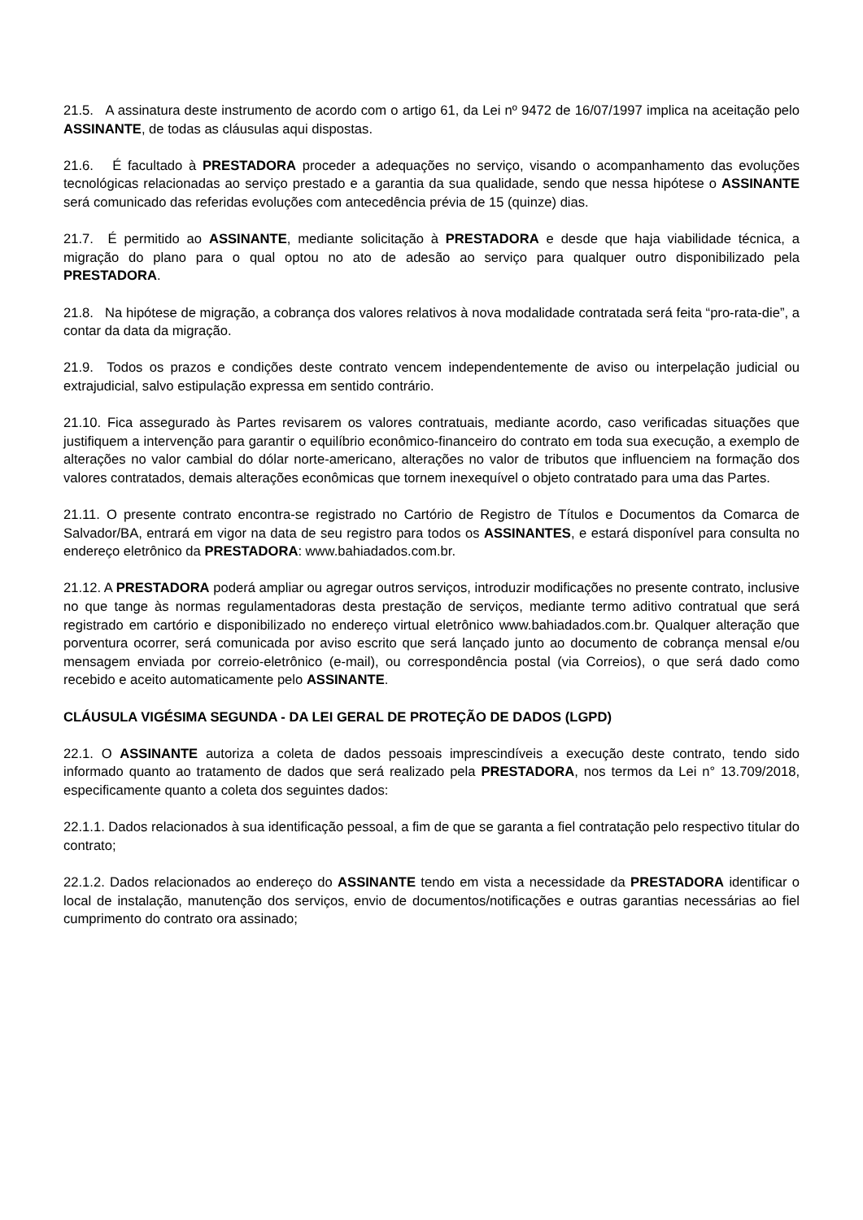21.5. A assinatura deste instrumento de acordo com o artigo 61, da Lei nº 9472 de 16/07/1997 implica na aceitação pelo ASSINANTE, de todas as cláusulas aqui dispostas.
21.6. É facultado à PRESTADORA proceder a adequações no serviço, visando o acompanhamento das evoluções tecnológicas relacionadas ao serviço prestado e a garantia da sua qualidade, sendo que nessa hipótese o ASSINANTE será comunicado das referidas evoluções com antecedência prévia de 15 (quinze) dias.
21.7. É permitido ao ASSINANTE, mediante solicitação à PRESTADORA e desde que haja viabilidade técnica, a migração do plano para o qual optou no ato de adesão ao serviço para qualquer outro disponibilizado pela PRESTADORA.
21.8. Na hipótese de migração, a cobrança dos valores relativos à nova modalidade contratada será feita “pro-rata-die”, a contar da data da migração.
21.9. Todos os prazos e condições deste contrato vencem independentemente de aviso ou interpelação judicial ou extrajudicial, salvo estipulação expressa em sentido contrário.
21.10. Fica assegurado às Partes revisarem os valores contratuais, mediante acordo, caso verificadas situações que justifiquem a intervenção para garantir o equilíbrio econômico-financeiro do contrato em toda sua execução, a exemplo de alterações no valor cambial do dólar norte-americano, alterações no valor de tributos que influenciem na formação dos valores contratados, demais alterações econômicas que tornem inexequível o objeto contratado para uma das Partes.
21.11. O presente contrato encontra-se registrado no Cartório de Registro de Títulos e Documentos da Comarca de Salvador/BA, entrará em vigor na data de seu registro para todos os ASSINANTES, e estará disponível para consulta no endereço eletrônico da PRESTADORA: www.bahiadados.com.br.
21.12. A PRESTADORA poderá ampliar ou agregar outros serviços, introduzir modificações no presente contrato, inclusive no que tange às normas regulamentadoras desta prestação de serviços, mediante termo aditivo contratual que será registrado em cartório e disponibilizado no endereço virtual eletrônico www.bahiadados.com.br. Qualquer alteração que porventura ocorrer, será comunicada por aviso escrito que será lançado junto ao documento de cobrança mensal e/ou mensagem enviada por correio-eletrônico (e-mail), ou correspondência postal (via Correios), o que será dado como recebido e aceito automaticamente pelo ASSINANTE.
CLÁUSULA VIGÉSIMA SEGUNDA - DA LEI GERAL DE PROTEÇÃO DE DADOS (LGPD)
22.1. O ASSINANTE autoriza a coleta de dados pessoais imprescindíveis a execução deste contrato, tendo sido informado quanto ao tratamento de dados que será realizado pela PRESTADORA, nos termos da Lei n° 13.709/2018, especificamente quanto a coleta dos seguintes dados:
22.1.1. Dados relacionados à sua identificação pessoal, a fim de que se garanta a fiel contratação pelo respectivo titular do contrato;
22.1.2. Dados relacionados ao endereço do ASSINANTE tendo em vista a necessidade da PRESTADORA identificar o local de instalação, manutenção dos serviços, envio de documentos/notificações e outras garantias necessárias ao fiel cumprimento do contrato ora assinado;